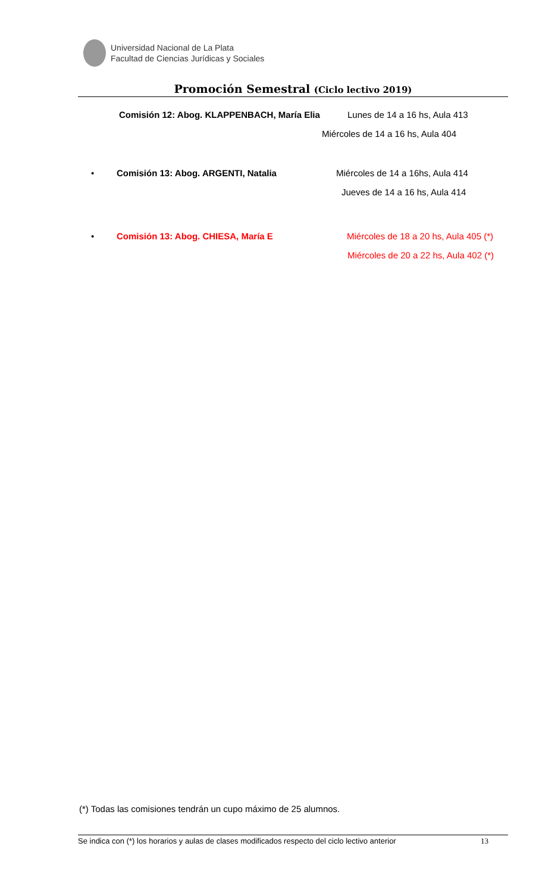Universidad Nacional de La Plata
Facultad de Ciencias Jurídicas y Sociales
Promoción Semestral (Ciclo lectivo 2019)
Comisión 12: Abog. KLAPPENBACH, María Elia Lunes de 14 a 16 hs, Aula 413
Miércoles de 14 a 16 hs, Aula 404
• Comisión 13: Abog. ARGENTI, Natalia Miércoles de 14 a 16hs, Aula 414
Jueves de 14 a 16 hs, Aula 414
• Comisión 13: Abog. CHIESA, María E Miércoles de 18 a 20 hs, Aula 405 (*)
Miércoles de 20 a 22 hs, Aula 402 (*)
(*) Todas las comisiones tendrán un cupo máximo de 25 alumnos.
Se indica con (*) los horarios y aulas de clases modificados respecto del ciclo lectivo anterior 13